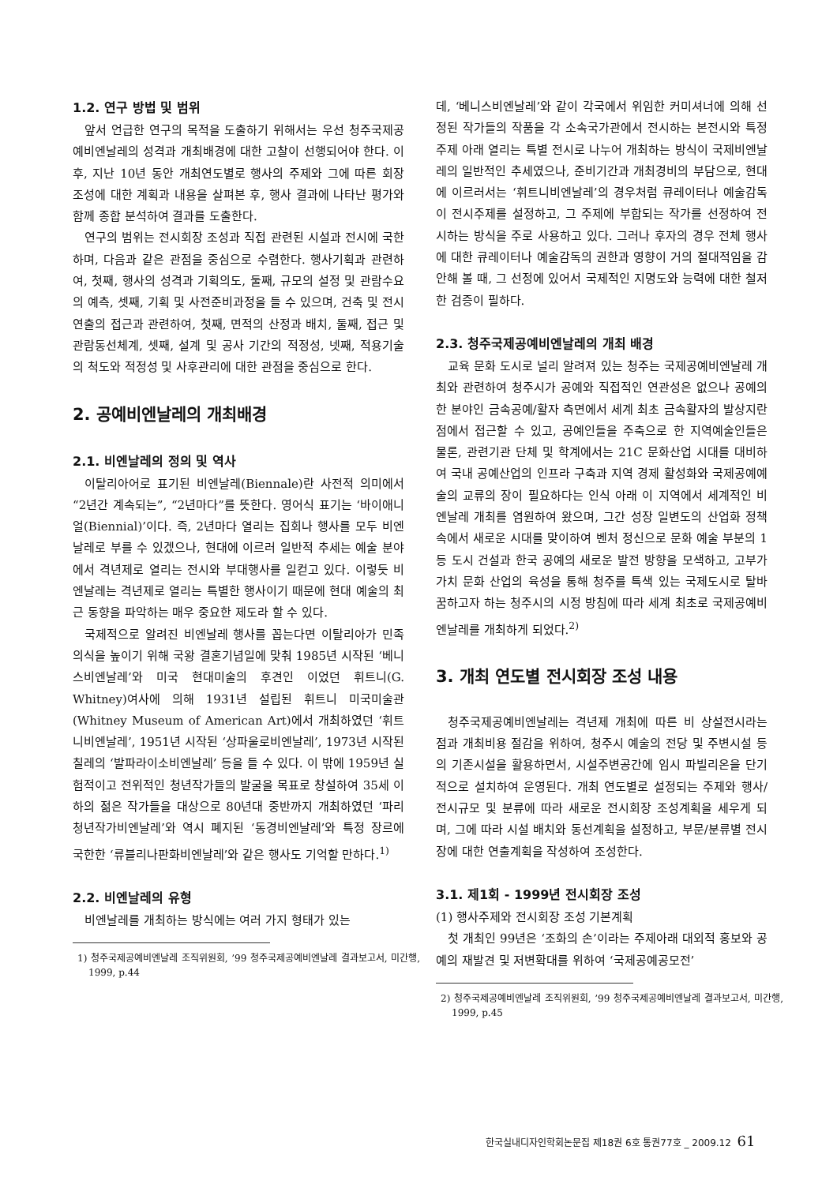1.2. 연구 방법 및 범위
앞서 언급한 연구의 목적을 도출하기 위해서는 우선 청주국제공예비엔날레의 성격과 개최배경에 대한 고찰이 선행되어야 한다. 이후, 지난 10년 동안 개최연도별로 행사의 주제와 그에 따른 회장 조성에 대한 계획과 내용을 살펴본 후, 행사 결과에 나타난 평가와 함께 종합 분석하여 결과를 도출한다.
연구의 범위는 전시회장 조성과 직접 관련된 시설과 전시에 국한하며, 다음과 같은 관점을 중심으로 수렴한다. 행사기획과 관련하여, 첫째, 행사의 성격과 기획의도, 둘째, 규모의 설정 및 관람수요의 예측, 셋째, 기획 및 사전준비과정을 들 수 있으며, 건축 및 전시연출의 접근과 관련하여, 첫째, 면적의 산정과 배치, 둘째, 접근 및 관람동선체계, 셋째, 설계 및 공사 기간의 적정성, 넷째, 적용기술의 척도와 적정성 및 사후관리에 대한 관점을 중심으로 한다.
2. 공예비엔날레의 개최배경
2.1. 비엔날레의 정의 및 역사
이탈리아어로 표기된 비엔날레(Biennale)란 사전적 의미에서 “2년간 계속되는”, “2년마다”를 뜻한다. 영어식 표기는 ‘바이애니얼(Biennial)’이다. 즉, 2년마다 열리는 집회나 행사를 모두 비엔날레로 부를 수 있겠으나, 현대에 이르러 일반적 추세는 예술 분야에서 격년제로 열리는 전시와 부대행사를 일컫고 있다. 이렇듯 비엔날레는 격년제로 열리는 특별한 행사이기 때문에 현대 예술의 최근 동향을 파악하는 매우 중요한 제도라 할 수 있다.
국제적으로 알려진 비엔날레 행사를 꼽는다면 이탈리아가 민족의식을 높이기 위해 국왕 결혼기념일에 맞춰 1985년 시작된 ‘베니스비엔날레’와 미국 현대미술의 후견인 이었던 휘트니(G. Whitney)여사에 의해 1931년 설립된 휘트니 미국미술관(Whitney Museum of American Art)에서 개최하였던 ‘휘트니비엔날레’, 1951년 시작된 ‘상파울로비엔날레’, 1973년 시작된 칠레의 ‘발파라이소비엔날레’ 등을 들 수 있다. 이 밖에 1959년 실험적이고 전위적인 청년작가들의 발굴을 목표로 창설하여 35세 이하의 젊은 작가들을 대상으로 80년대 중반까지 개최하였던 ‘파리청년작가비엔날레’와 역시 폐지된 ‘동경비엔날레’와 특정 장르에 국한한 ‘류블리나판화비엔날레’와 같은 행사도 기억할 만하다.<sup>1)</sup>
2.2. 비엔날레의 유형
비엔날레를 개최하는 방식에는 여러 가지 형태가 있는
1) 청주국제공예비엔날레 조직위원회, ’99 청주국제공예비엔날레 결과보고서, 미간행, 1999, p.44
데, ‘베니스비엔날레’와 같이 각국에서 위임한 커미셔너에 의해 선정된 작가들의 작품을 각 소속국가관에서 전시하는 본전시와 특정 주제 아래 열리는 특별 전시로 나누어 개최하는 방식이 국제비엔날레의 일반적인 추세였으나, 준비기간과 개최경비의 부담으로, 현대에 이르러서는 ‘휘트니비엔날레’의 경우처럼 큐레이터나 예술감독이 전시주제를 설정하고, 그 주제에 부합되는 작가를 선정하여 전시하는 방식을 주로 사용하고 있다. 그러나 후자의 경우 전체 행사에 대한 큐레이터나 예술감독의 권한과 영향이 거의 절대적임을 감안해 볼 때, 그 선정에 있어서 국제적인 지명도와 능력에 대한 철저한 검증이 필하다.
2.3. 청주국제공예비엔날레의 개최 배경
교육 문화 도시로 널리 알려져 있는 청주는 국제공예비엔날레 개최와 관련하여 청주시가 공예와 직접적인 연관성은 없으나 공예의 한 분야인 금속공예/활자 측면에서 세계 최초 금속활자의 발상지란 점에서 접근할 수 있고, 공예인들을 주축으로 한 지역예술인들은 물론, 관련기관 단체 및 학계에서는 21C 문화산업 시대를 대비하여 국내 공예산업의 인프라 구축과 지역 경제 활성화와 국제공예예술의 교류의 장이 필요하다는 인식 아래 이 지역에서 세계적인 비엔날레 개최를 염원하여 왔으며, 그간 성장 일변도의 산업화 정책 속에서 새로운 시대를 맞이하여 벤처 정신으로 문화 예술 부분의 1등 도시 건설과 한국 공예의 새로운 발전 방향을 모색하고, 고부가가치 문화 산업의 육성을 통해 청주를 특색 있는 국제도시로 탈바꿈하고자 하는 청주시의 시정 방침에 따라 세계 최초로 국제공예비엔날레를 개최하게 되었다.<sup>2)</sup>
3. 개최 연도별 전시회장 조성 내용
청주국제공예비엔날레는 격년제 개최에 따른 비 상설전시라는 점과 개최비용 절감을 위하여, 청주시 예술의 전당 및 주변시설 등의 기존시설을 활용하면서, 시설주변공간에 임시 파빌리온을 단기적으로 설치하여 운영된다. 개최 연도별로 설정되는 주제와 행사/전시규모 및 분류에 따라 새로운 전시회장 조성계획을 세우게 되며, 그에 따라 시설 배치와 동선계획을 설정하고, 부문/분류별 전시장에 대한 연출계획을 작성하여 조성한다.
3.1. 제1회 - 1999년 전시회장 조성
(1) 행사주제와 전시회장 조성 기본계획
첫 개최인 99년은 ‘조화의 손’이라는 주제아래 대외적 홍보와 공예의 재발견 및 저변확대를 위하여 ‘국제공예공모전’
2) 청주국제공예비엔날레 조직위원회, ’99 청주국제공예비엔날레 결과보고서, 미간행, 1999, p.45
한국실내디자인학회논문집 제18권 6호 통권77호 _ 2009.12 61